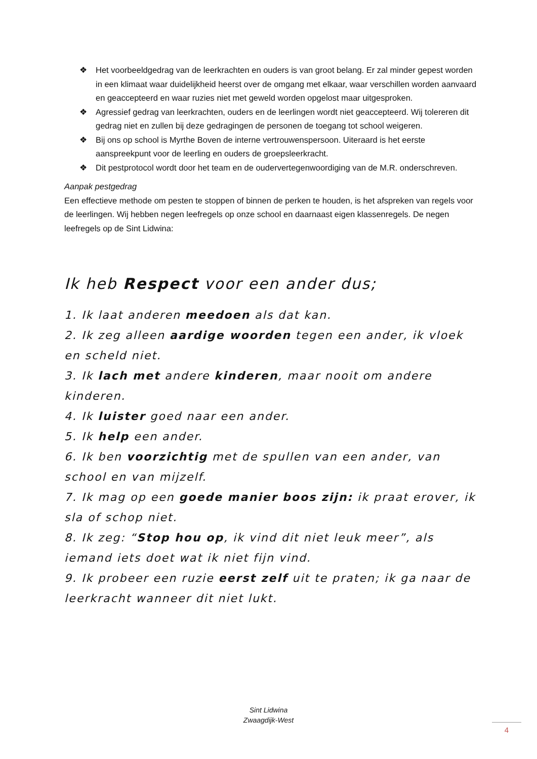❖ Het voorbeeldgedrag van de leerkrachten en ouders is van groot belang. Er zal minder gepest worden in een klimaat waar duidelijkheid heerst over de omgang met elkaar, waar verschillen worden aanvaard en geaccepteerd en waar ruzies niet met geweld worden opgelost maar uitgesproken.
❖ Agressief gedrag van leerkrachten, ouders en de leerlingen wordt niet geaccepteerd. Wij tolereren dit gedrag niet en zullen bij deze gedragingen de personen de toegang tot school weigeren.
❖ Bij ons op school is Myrthe Boven de interne vertrouwenspersoon. Uiteraard is het eerste aanspreekpunt voor de leerling en ouders de groepsleerkracht.
❖ Dit pestprotocol wordt door het team en de oudervertegenwoordiging van de M.R. onderschreven.
Aanpak pestgedrag
Een effectieve methode om pesten te stoppen of binnen de perken te houden, is het afspreken van regels voor de leerlingen. Wij hebben negen leefregels op onze school en daarnaast eigen klassenregels. De negen leefregels op de Sint Lidwina:
Ik heb Respect voor een ander dus;
1. Ik laat anderen meedoen als dat kan.
2. Ik zeg alleen aardige woorden tegen een ander, ik vloek en scheld niet.
3. Ik lach met andere kinderen, maar nooit om andere kinderen.
4. Ik luister goed naar een ander.
5. Ik help een ander.
6. Ik ben voorzichtig met de spullen van een ander, van school en van mijzelf.
7. Ik mag op een goede manier boos zijn: ik praat erover, ik sla of schop niet.
8. Ik zeg: “Stop hou op, ik vind dit niet leuk meer”, als iemand iets doet wat ik niet fijn vind.
9. Ik probeer een ruzie eerst zelf uit te praten; ik ga naar de leerkracht wanneer dit niet lukt.
Sint Lidwina
Zwaagdijk-West
4